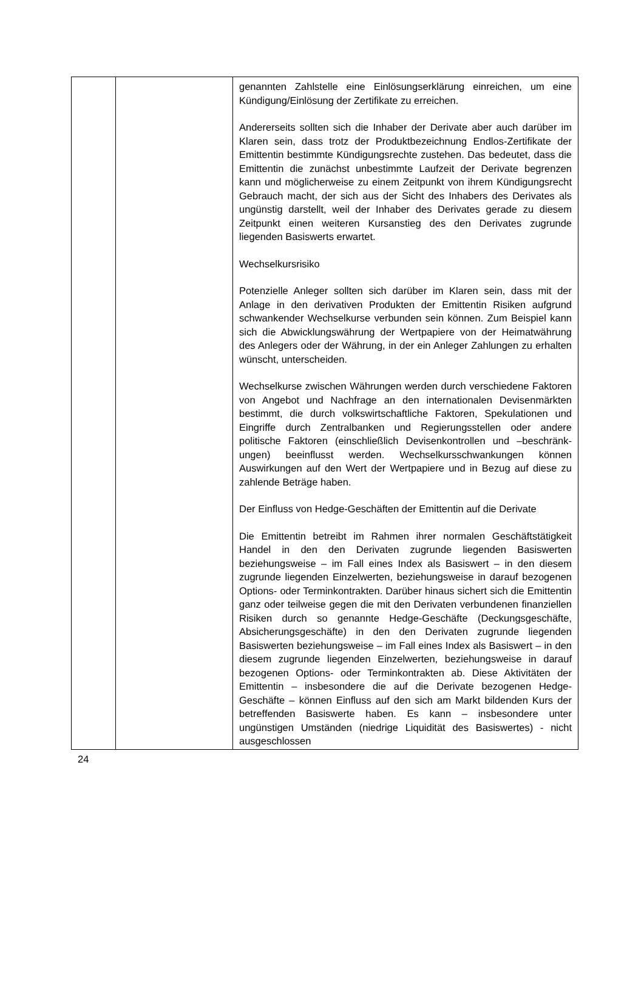| | | genannten Zahlstelle eine Einlösungserklärung einreichen, um eine Kündigung/Einlösung der Zertifikate zu erreichen. Andererseits sollten sich die Inhaber der Derivate aber auch darüber im Klaren sein, dass trotz der Produktbezeichnung Endlos-Zertifikate der Emittentin bestimmte Kündigungsrechte zustehen. Das bedeutet, dass die Emittentin die zunächst unbestimmte Laufzeit der Derivate begrenzen kann und möglicherweise zu einem Zeitpunkt von ihrem Kündigungs­recht Gebrauch macht, der sich aus der Sicht des Inhabers des Derivates als ungünstig darstellt, weil der Inhaber des Derivates gerade zu diesem Zeitpunkt einen weiteren Kurs­anstieg des den Derivates zugrunde liegenden Basiswerts erwartet. Wechselkursrisiko Potenzielle Anleger sollten sich darüber im Klaren sein, dass mit der Anlage in den derivativen Produkten der Emittentin Risiken aufgrund schwankender Wechselkurse verbunden sein können. Zum Beispiel kann sich die Abwicklungswährung der Wertpapiere von der Heimatwährung des Anlegers oder der Währung, in der ein Anleger Zahlungen zu erhalten wünscht, unterscheiden. Wechselkurse zwischen Währungen werden durch verschiedene Faktoren von Angebot und Nachfrage an den internationalen Devisenmärkten bestimmt, die durch volks­wirtschaftliche Faktoren, Spekulationen und Eingriffe durch Zentralbanken und Regierungsstellen oder andere politische Faktoren (einschließlich Devisenkontrollen und –beschränk­ungen) beeinflusst werden. Wechselkursschwankungen können Auswirkungen auf den Wert der Wertpapiere und in Bezug auf diese zu zahlende Beträge haben. Der Einfluss von Hedge-Geschäften der Emittentin auf die Derivate Die Emittentin betreibt im Rahmen ihrer normalen Geschäftstätigkeit Handel in den den Derivaten zugrunde liegenden Basiswerten beziehungsweise – im Fall eines Index als Basiswert – in den diesem zugrunde liegenden Einzelwerten, beziehungsweise in darauf bezogenen Options- oder Terminkontrakten. Darüber hinaus sichert sich die Emittentin ganz oder teilweise gegen die mit den Derivaten verbundenen finanziellen Risiken durch so genannte Hedge-Geschäfte (Deckungsgeschäfte, Absicherungsgeschäfte) in den den Derivaten zugrunde liegenden Basiswerten beziehungsweise – im Fall eines Index als Basiswert – in den diesem zugrunde liegenden Einzelwerten, beziehungsweise in darauf bezogenen Options- oder Terminkontrakten ab. Diese Aktivitäten der Emittentin – insbesondere die auf die Derivate bezogenen Hedge-Geschäfte – können Einfluss auf den sich am Markt bildenden Kurs der betreffenden Basiswerte haben. Es kann – insbesondere unter ungünstigen Umständen (niedrige Liquidität des Basiswertes) - nicht ausgeschlossen |
24